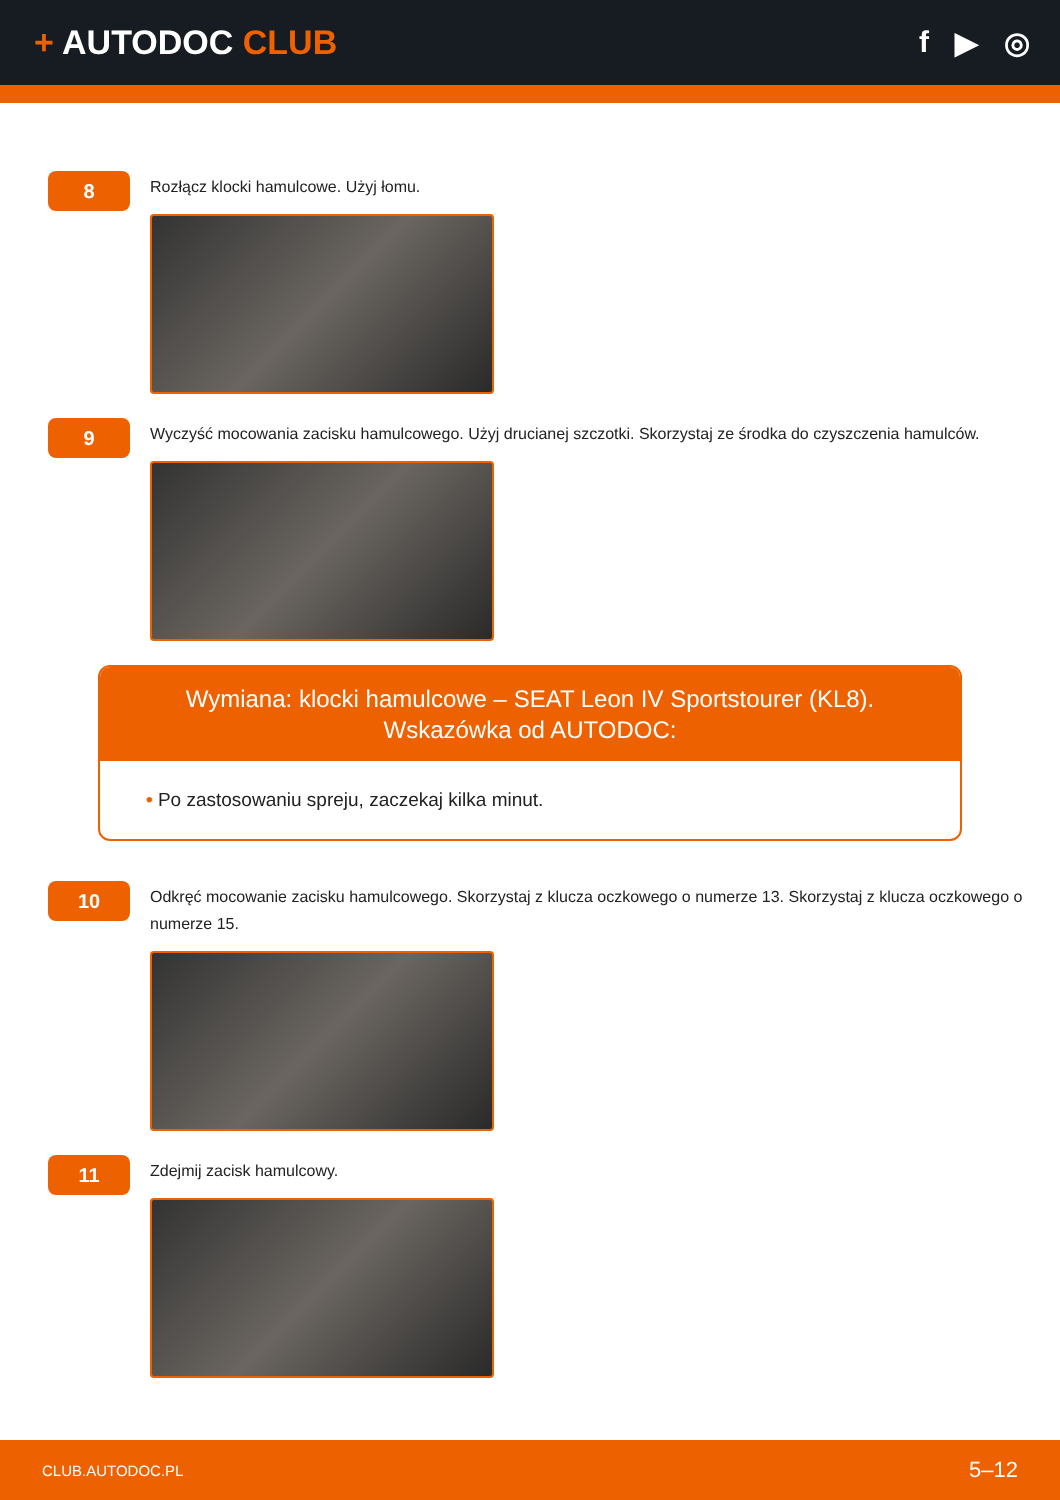+ AUTODOC CLUB f ▶ ◎
8
Rozłącz klocki hamulcowe. Użyj łomu.
9
Wyczyść mocowania zacisku hamulcowego. Użyj drucianej szczotki. Skorzystaj ze środka do czyszczenia hamulców.
Wymiana: klocki hamulcowe – SEAT Leon IV Sportstourer (KL8). Wskazówka od AUTODOC:
• Po zastosowaniu spreju, zaczekaj kilka minut.
10
Odkręć mocowanie zacisku hamulcowego. Skorzystaj z klucza oczkowego o numerze 13. Skorzystaj z klucza oczkowego o numerze 15.
11
Zdejmij zacisk hamulcowy.
CLUB.AUTODOC.PL 5–12